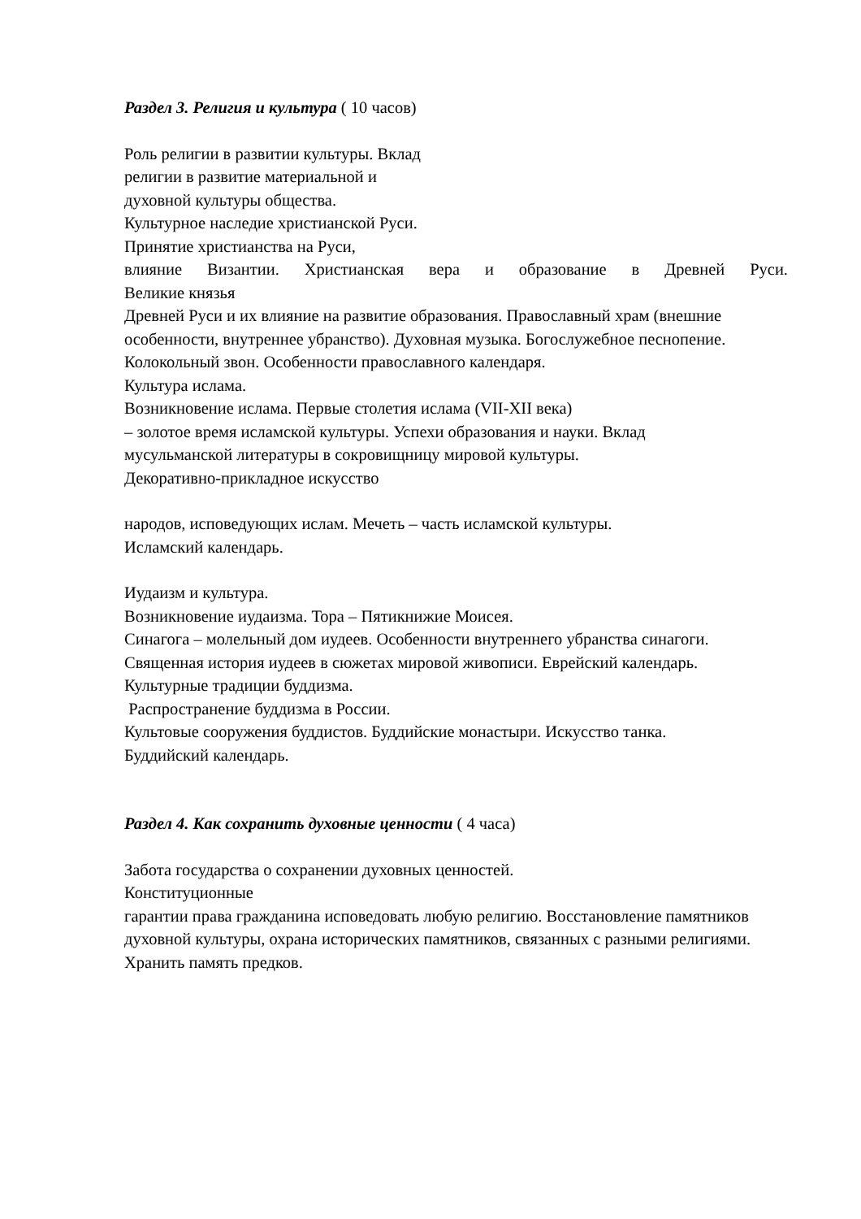Раздел 3. Религия и культура ( 10 часов)
Роль религии в развитии культуры. Вклад
религии в развитие материальной и
духовной культуры общества.
Культурное наследие христианской Руси.
Принятие христианства на Руси,
влияние Византии. Христианская вера и образование в Древней Руси.
Великие князья
Древней Руси и их влияние на развитие образования. Православный храм (внешние
особенности, внутреннее убранство). Духовная музыка. Богослужебное песнопение.
Колокольный звон. Особенности православного календаря.
Культура ислама.
Возникновение ислама. Первые столетия ислама (VII-XII века)
– золотое время исламской культуры. Успехи образования и науки. Вклад
мусульманской литературы в сокровищницу мировой культуры.
Декоративно-прикладное искусство
народов, исповедующих ислам. Мечеть – часть исламской культуры.
Исламский календарь.
Иудаизм и культура.
Возникновение иудаизма. Тора – Пятикнижие Моисея.
Синагога – молельный дом иудеев. Особенности внутреннего убранства синагоги.
Священная история иудеев в сюжетах мировой живописи. Еврейский календарь.
Культурные традиции буддизма.
Распространение буддизма в России.
Культовые сооружения буддистов. Буддийские монастыри. Искусство танка.
Буддийский календарь.
Раздел 4. Как сохранить духовные ценности ( 4 часа)
Забота государства о сохранении духовных ценностей.
Конституционные
гарантии права гражданина исповедовать любую религию. Восстановление памятников
духовной культуры, охрана исторических памятников, связанных с разными религиями.
Хранить память предков.